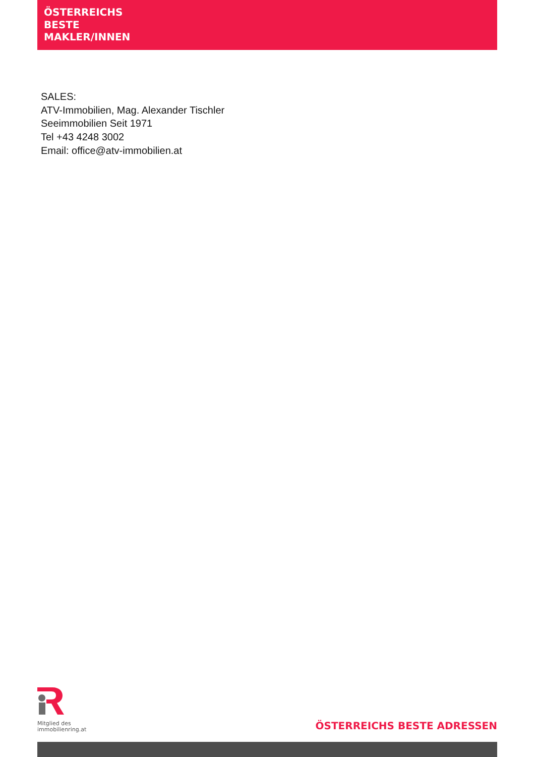ÖSTERREICHS
BESTE
MAKLER/INNEN
SALES:
ATV-Immobilien, Mag. Alexander Tischler
Seeimmobilien Seit 1971
Tel +43 4248 3002
Email: office@atv-immobilien.at
Mitglied des
immobilienring.at
ÖSTERREICHS BESTE ADRESSEN